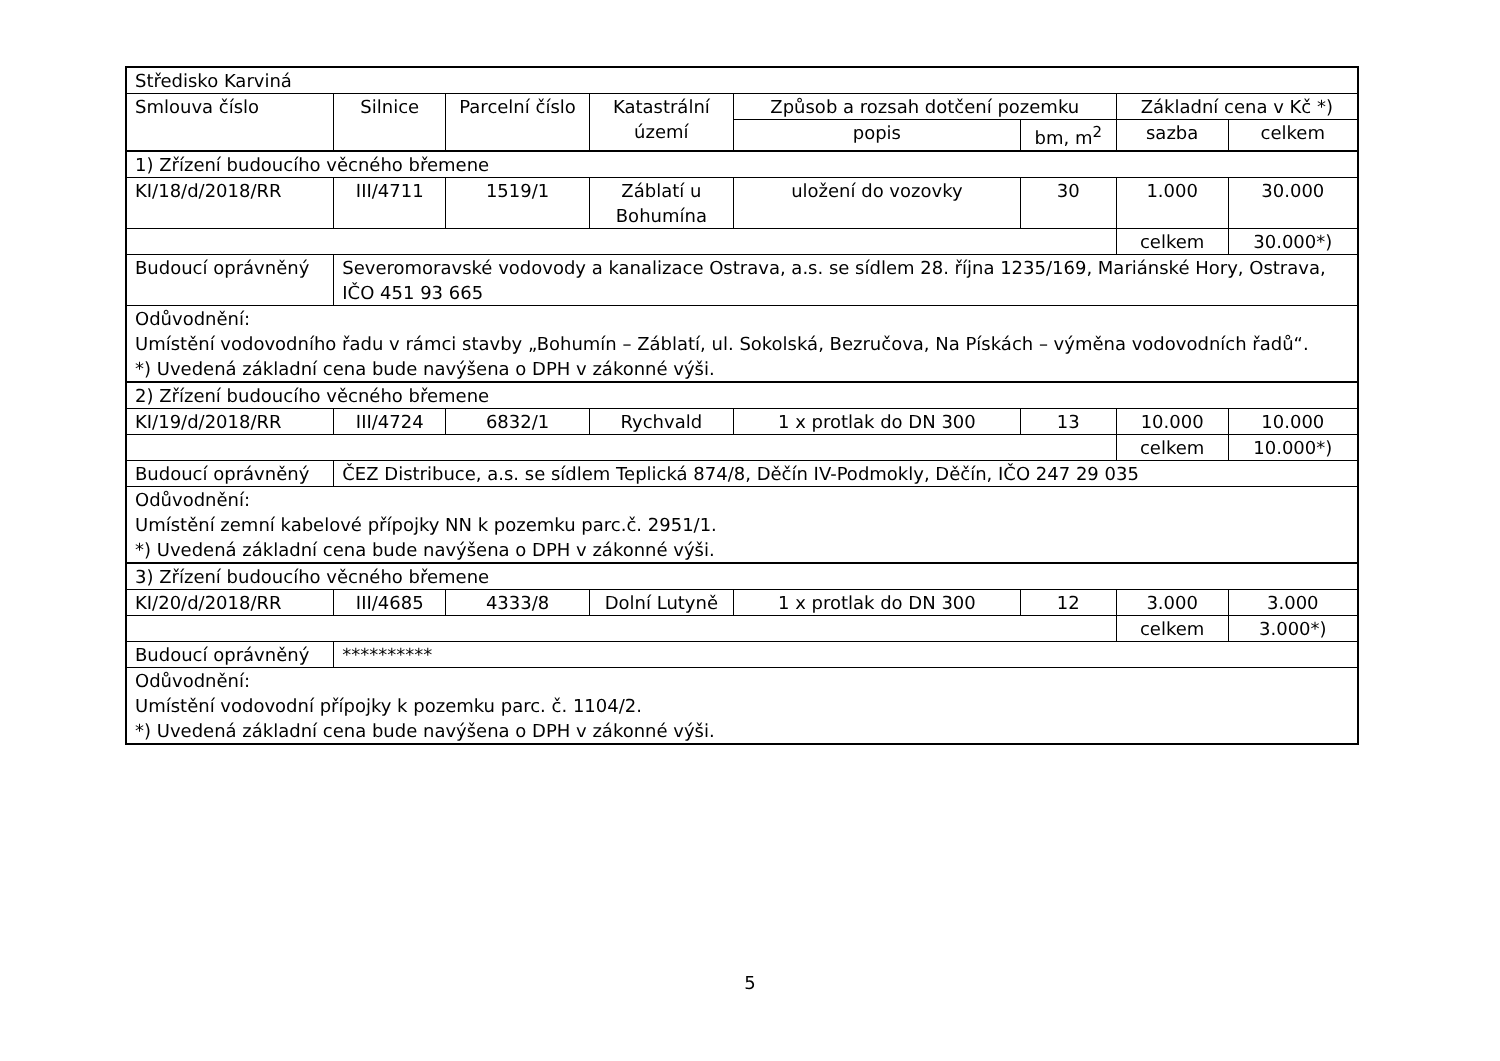| Středisko Karviná | | | | | | | |
| Smlouva číslo | Silnice | Parcelní číslo | Katastrální území | Způsob a rozsah dotčení pozemku | | Základní cena v Kč *) | |
| | | | | popis | bm, m<sup>2</sup> | sazba | celkem |
| 1) Zřízení budoucího věcného břemene | | | | | | | |
| KI/18/d/2018/RR | III/4711 | 1519/1 | Záblatí u Bohumína | uložení do vozovky | 30 | 1.000 | 30.000 |
| | | | | | | celkem | 30.000*) |
| Budoucí oprávněný | Severomoravské vodovody a kanalizace Ostrava, a.s. se sídlem 28. října 1235/169, Mariánské Hory, Ostrava, IČO 451 93 665 | | | | | | |
| Odůvodnění: Umístění vodovodního řadu v rámci stavby „Bohumín – Záblatí, ul. Sokolská, Bezručova, Na Pískách – výměna vodovodních řadů“. *) Uvedená základní cena bude navýšena o DPH v zákonné výši. | | | | | | | |
| 2) Zřízení budoucího věcného břemene | | | | | | | |
| KI/19/d/2018/RR | III/4724 | 6832/1 | Rychvald | 1 x protlak do DN 300 | 13 | 10.000 | 10.000 |
| | | | | | | celkem | 10.000*) |
| Budoucí oprávněný | ČEZ Distribuce, a.s. se sídlem Teplická 874/8, Děčín IV-Podmokly, Děčín, IČO 247 29 035 | | | | | | |
| Odůvodnění: Umístění zemní kabelové přípojky NN k pozemku parc.č. 2951/1. *) Uvedená základní cena bude navýšena o DPH v zákonné výši. | | | | | | | |
| 3) Zřízení budoucího věcného břemene | | | | | | | |
| KI/20/d/2018/RR | III/4685 | 4333/8 | Dolní Lutyně | 1 x protlak do DN 300 | 12 | 3.000 | 3.000 |
| | | | | | | celkem | 3.000*) |
| Budoucí oprávněný | ********** | | | | | | |
| Odůvodnění: Umístění vodovodní přípojky k pozemku parc. č. 1104/2. *) Uvedená základní cena bude navýšena o DPH v zákonné výši. | | | | | | | |
5